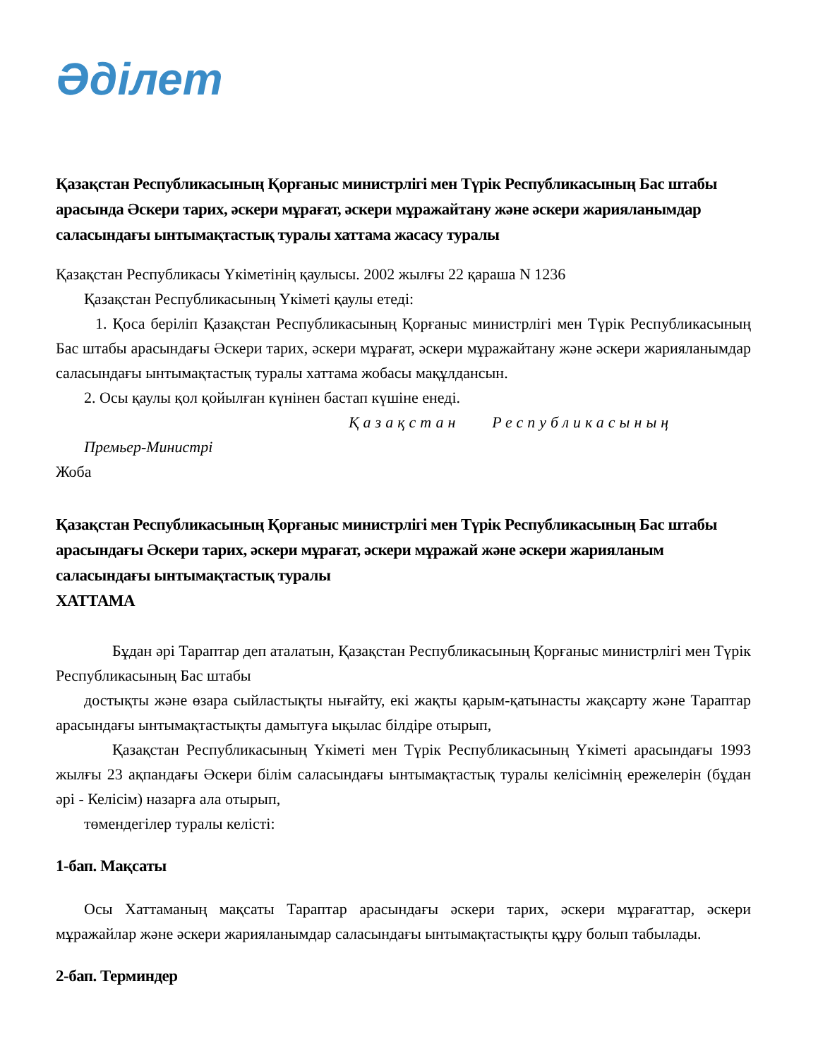Әділет
Қазақстан Республикасының Қорғаныс министрлігі мен Түрік Республикасының Бас штабы арасында Әскери тарих, әскери мұрағат, әскери мұражайтану және әскери жарияланымдар саласындағы ынтымақтастық туралы хаттама жасасу туралы
Қазақстан Республикасы Үкіметінің қаулысы. 2002 жылғы 22 қараша N 1236
Қазақстан Республикасының Үкіметі қаулы етеді:
1. Қоса беріліп Қазақстан Республикасының Қорғаныс министрлігі мен Түрік Республикасының Бас штабы арасындағы Әскери тарих, әскери мұрағат, әскери мұражайтану және әскери жарияланымдар саласындағы ынтымақтастық туралы хаттама жобасы мақұлдансын.
2. Осы қаулы қол қойылған күнінен бастап күшіне енеді.
Қазақстан Республикасының
Премьер-Министрі
Жоба
Қазақстан Республикасының Қорғаныс министрлігі мен Түрік Республикасының Бас штабы арасындағы Әскери тарих, әскери мұрағат, әскери мұражай және әскери жарияланым саласындағы ынтымақтастық туралы
ХАТТАМА
Бұдан әрі Тараптар деп аталатын, Қазақстан Республикасының Қорғаныс министрлігі мен Түрік Республикасының Бас штабы
достықты және өзара сыйластықты нығайту, екі жақты қарым-қатынасты жақсарту және Тараптар арасындағы ынтымақтастықты дамытуға ықылас білдіре отырып,
Қазақстан Республикасының Үкіметі мен Түрік Республикасының Үкіметі арасындағы 1993 жылғы 23 ақпандағы Әскери білім саласындағы ынтымақтастық туралы келісімнің ережелерін (бұдан әрі - Келісім) назарға ала отырып,
төмендегілер туралы келісті:
1-бап. Мақсаты
Осы Хаттаманың мақсаты Тараптар арасындағы әскери тарих, әскери мұрағаттар, әскери мұражайлар және әскери жарияланымдар саласындағы ынтымақтастықты құру болып табылады.
2-бап. Терминдер